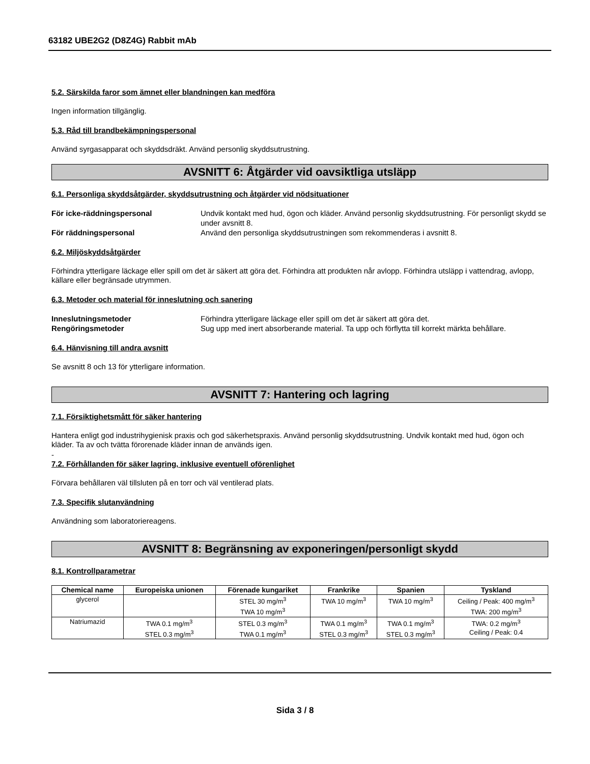63182 UBE2G2 (D8Z4G) Rabbit mAb
5.2. Särskilda faror som ämnet eller blandningen kan medföra
Ingen information tillgänglig.
5.3. Råd till brandbekämpningspersonal
Använd syrgasapparat och skyddsdräkt. Använd personlig skyddsutrustning.
AVSNITT 6: Åtgärder vid oavsiktliga utsläpp
6.1. Personliga skyddsåtgärder, skyddsutrustning och åtgärder vid nödsituationer
För icke-räddningspersonal Undvik kontakt med hud, ögon och kläder. Använd personlig skyddsutrustning. För personligt skydd se under avsnitt 8. För räddningspersonal Använd den personliga skyddsutrustningen som rekommenderas i avsnitt 8.
6.2. Miljöskyddsåtgärder
Förhindra ytterligare läckage eller spill om det är säkert att göra det. Förhindra att produkten når avlopp. Förhindra utsläpp i vattendrag, avlopp, källare eller begränsade utrymmen.
6.3. Metoder och material för inneslutning och sanering
Inneslutningsmetoder Förhindra ytterligare läckage eller spill om det är säkert att göra det. Rengöringsmetoder Sug upp med inert absorberande material. Ta upp och förflytta till korrekt märkta behållare.
6.4. Hänvisning till andra avsnitt
Se avsnitt 8 och 13 för ytterligare information.
AVSNITT 7: Hantering och lagring
7.1. Försiktighetsmått för säker hantering
Hantera enligt god industrihygienisk praxis och god säkerhetspraxis. Använd personlig skyddsutrustning. Undvik kontakt med hud, ögon och kläder. Ta av och tvätta förorenade kläder innan de används igen.
-
7.2. Förhållanden för säker lagring, inklusive eventuell oförenlighet
Förvara behållaren väl tillsluten på en torr och väl ventilerad plats.
7.3. Specifik slutanvändning
Användning som laboratoriereagens.
AVSNITT 8: Begränsning av exponeringen/personligt skydd
8.1. Kontrollparametrar
| Chemical name | Europeiska unionen | Förenade kungariket | Frankrike | Spanien | Tyskland |
| --- | --- | --- | --- | --- | --- |
| glycerol | | STEL 30 mg/m<sup>3</sup> TWA 10 mg/m<sup>3</sup> | TWA 10 mg/m<sup>3</sup> | TWA 10 mg/m<sup>3</sup> | Ceiling / Peak: 400 mg/m<sup>3</sup> TWA: 200 mg/m<sup>3</sup> |
| Natriumazid | TWA 0.1 mg/m<sup>3</sup> STEL 0.3 mg/m<sup>3</sup> | STEL 0.3 mg/m<sup>3</sup> TWA 0.1 mg/m<sup>3</sup> | TWA 0.1 mg/m<sup>3</sup> STEL 0.3 mg/m<sup>3</sup> | TWA 0.1 mg/m<sup>3</sup> STEL 0.3 mg/m<sup>3</sup> | TWA: 0.2 mg/m<sup>3</sup> Ceiling / Peak: 0.4 |
Sida 3 / 8